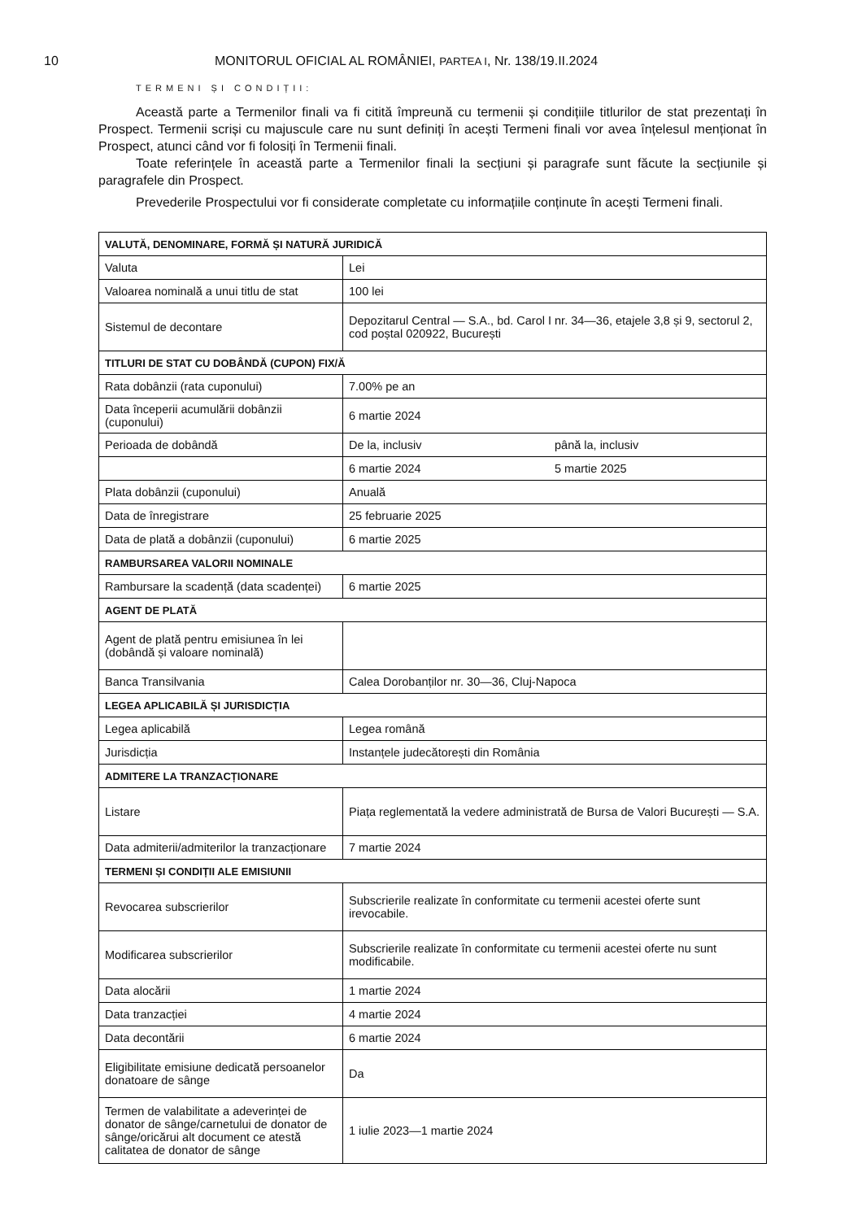10 MONITORUL OFICIAL AL ROMÂNIEI, PARTEA I, Nr. 138/19.II.2024
TERMENI ȘI CONDIȚII:
Această parte a Termenilor finali va fi citită împreună cu termenii și condițiile titlurilor de stat prezentați în Prospect. Termenii scriși cu majuscule care nu sunt definiți în acești Termeni finali vor avea înțelesul menționat în Prospect, atunci când vor fi folosiți în Termenii finali.
Toate referințele în această parte a Termenilor finali la secțiuni și paragrafe sunt făcute la secțiunile și paragrafele din Prospect.
Prevederile Prospectului vor fi considerate completate cu informațiile conținute în acești Termeni finali.
| VALUTĂ, DENOMINARE, FORMĂ ȘI NATURĂ JURIDICĂ | |
| Valuta | Lei |
| Valoarea nominală a unui titlu de stat | 100 lei |
| Sistemul de decontare | Depozitarul Central — S.A., bd. Carol I nr. 34—36, etajele 3,8 și 9, sectorul 2, cod poștal 020922, București |
| TITLURI DE STAT CU DOBÂNDĂ (CUPON) FIX/Ă | |
| Rata dobânzii (rata cuponului) | 7.00% pe an |
| Data începerii acumulării dobânzii (cuponului) | 6 martie 2024 |
| Perioada de dobândă | De la, inclusiv până la, inclusiv |
| | 6 martie 2024 5 martie 2025 |
| Plata dobânzii (cuponului) | Anuală |
| Data de înregistrare | 25 februarie 2025 |
| Data de plată a dobânzii (cuponului) | 6 martie 2025 |
| RAMBURSAREA VALORII NOMINALE | |
| Rambursare la scadență (data scadenței) | 6 martie 2025 |
| AGENT DE PLATĂ | |
| Agent de plată pentru emisiunea în lei (dobândă și valoare nominală) | |
| Banca Transilvania | Calea Dorobanților nr. 30—36, Cluj-Napoca |
| LEGEA APLICABILĂ ȘI JURISDICȚIA | |
| Legea aplicabilă | Legea română |
| Jurisdicția | Instanțele judecătorești din România |
| ADMITERE LA TRANZACȚIONARE | |
| Listare | Piața reglementată la vedere administrată de Bursa de Valori București — S.A. |
| Data admiterii/admiterilor la tranzacționare | 7 martie 2024 |
| TERMENI ȘI CONDIȚII ALE EMISIUNII | |
| Revocarea subscrierilor | Subscrierile realizate în conformitate cu termenii acestei oferte sunt irevocabile. |
| Modificarea subscrierilor | Subscrierile realizate în conformitate cu termenii acestei oferte nu sunt modificabile. |
| Data alocării | 1 martie 2024 |
| Data tranzacției | 4 martie 2024 |
| Data decontării | 6 martie 2024 |
| Eligibilitate emisiune dedicată persoanelor donatoare de sânge | Da |
| Termen de valabilitate a adeverinței de donator de sânge/carnetului de donator de sânge/oricărui alt document ce atestă calitatea de donator de sânge | 1 iulie 2023—1 martie 2024 |